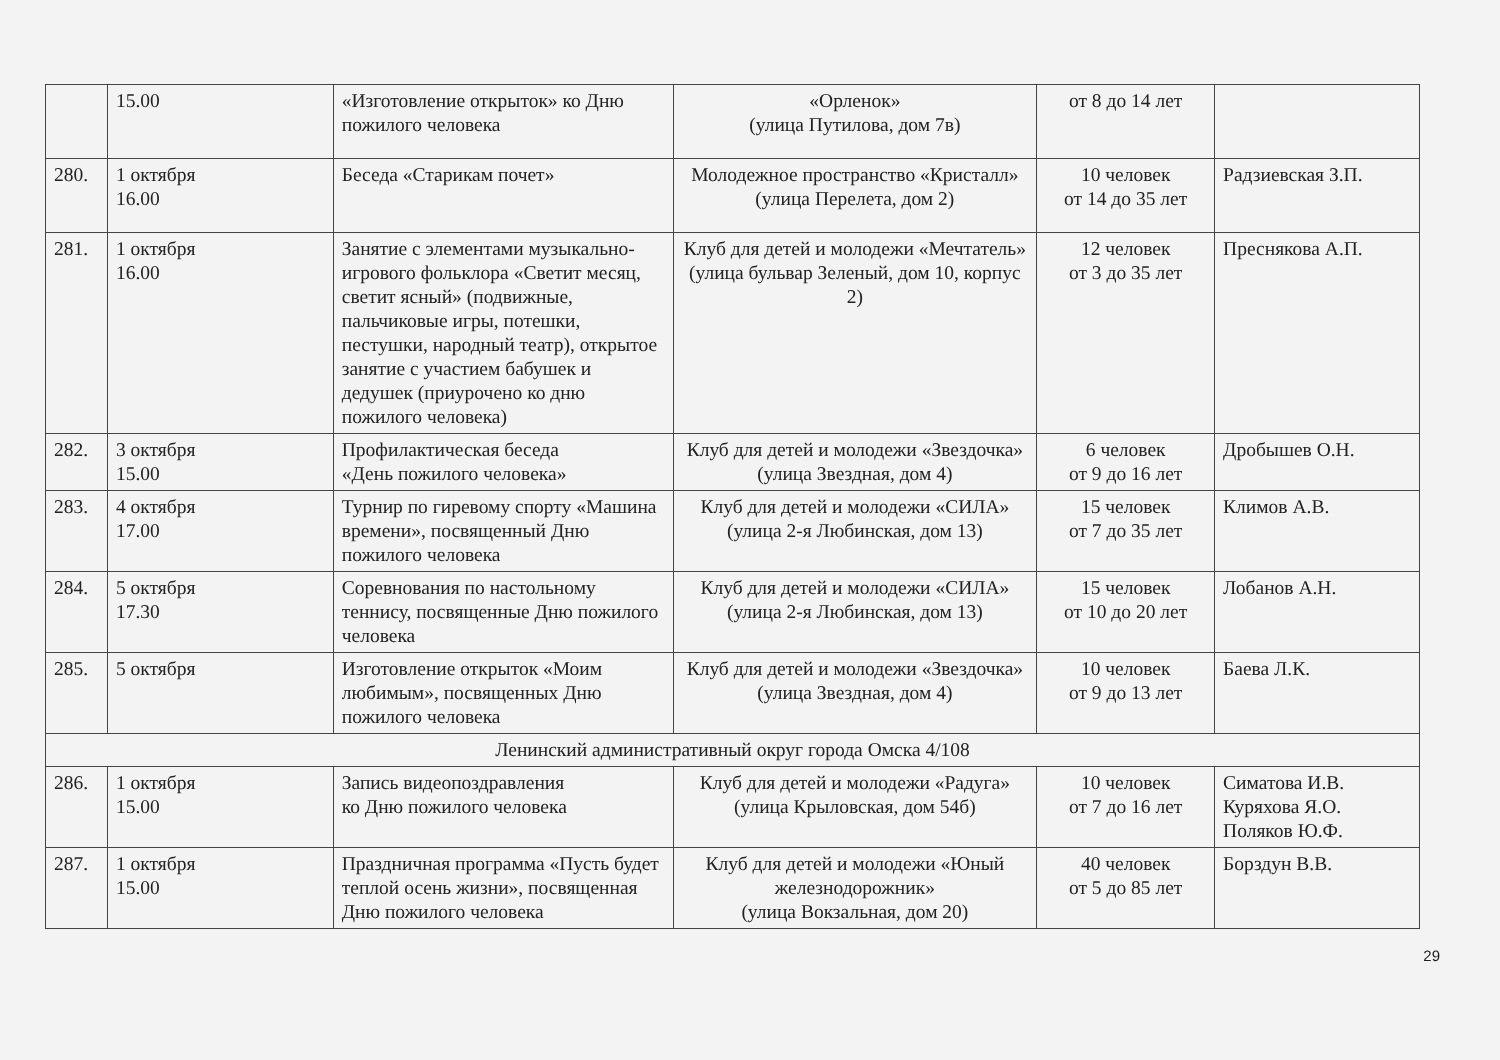| | 15.00 | «Изготовление открыток» ко Дню пожилого человека | «Орленок» (улица Путилова, дом 7в) | от 8 до 14 лет | |
| 280. | 1 октября 16.00 | Беседа «Старикам почет» | Молодежное пространство «Кристалл» (улица Перелета, дом 2) | 10 человек от 14 до 35 лет | Радзиевская З.П. |
| 281. | 1 октября 16.00 | Занятие с элементами музыкально-игрового фольклора «Светит месяц, светит ясный» (подвижные, пальчиковые игры, потешки, пестушки, народный театр), открытое занятие с участием бабушек и дедушек (приурочено ко дню пожилого человека) | Клуб для детей и молодежи «Мечтатель» (улица бульвар Зеленый, дом 10, корпус 2) | 12 человек от 3 до 35 лет | Преснякова А.П. |
| 282. | 3 октября 15.00 | Профилактическая беседа «День пожилого человека» | Клуб для детей и молодежи «Звездочка» (улица Звездная, дом 4) | 6 человек от 9 до 16 лет | Дробышев О.Н. |
| 283. | 4 октября 17.00 | Турнир по гиревому спорту «Машина времени», посвященный Дню пожилого человека | Клуб для детей и молодежи «СИЛА» (улица 2-я Любинская, дом 13) | 15 человек от 7 до 35 лет | Климов А.В. |
| 284. | 5 октября 17.30 | Соревнования по настольному теннису, посвященные Дню пожилого человека | Клуб для детей и молодежи «СИЛА» (улица 2-я Любинская, дом 13) | 15 человек от 10 до 20 лет | Лобанов А.Н. |
| 285. | 5 октября | Изготовление открыток «Моим любимым», посвященных Дню пожилого человека | Клуб для детей и молодежи «Звездочка» (улица Звездная, дом 4) | 10 человек от 9 до 13 лет | Баева Л.К. |
| Ленинский административный округ города Омска 4/108 | | | | | |
| 286. | 1 октября 15.00 | Запись видеопоздравления ко Дню пожилого человека | Клуб для детей и молодежи «Радуга» (улица Крыловская, дом 54б) | 10 человек от 7 до 16 лет | Симатова И.В. Куряхова Я.О. Поляков Ю.Ф. |
| 287. | 1 октября 15.00 | Праздничная программа «Пусть будет теплой осень жизни», посвященная Дню пожилого человека | Клуб для детей и молодежи «Юный железнодорожник» (улица Вокзальная, дом 20) | 40 человек от 5 до 85 лет | Борздун В.В. |
29